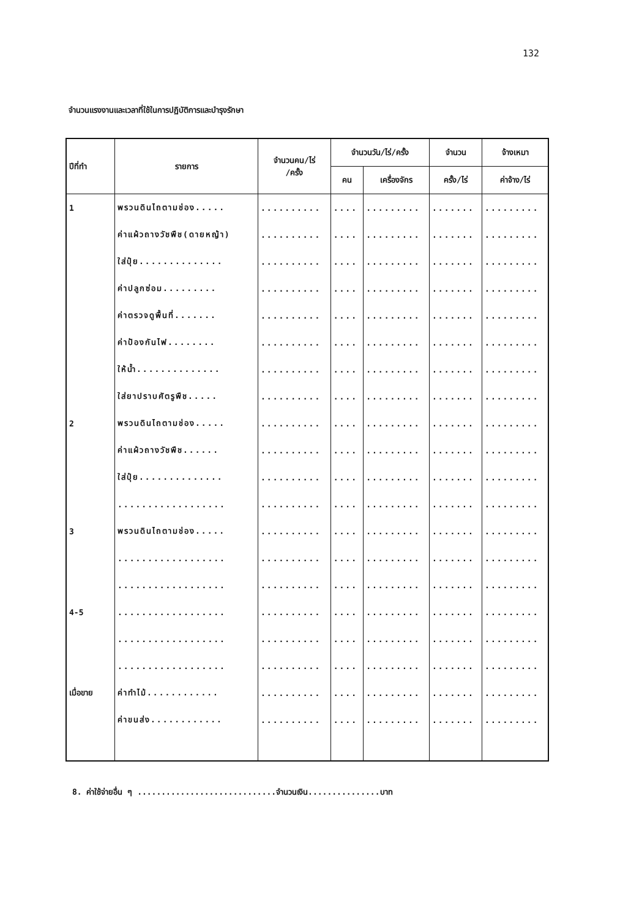132
จำนวนแรงงานและเวลาที่ใช้ในการปฏิบัติการและบำรุงรักษา
| ปีที่ทำ | รายการ | จำนวนคน/ไร่ /ครั้ง | จำนวนวัน/ไร่/ครั้ง | | จำนวน | จ้างเหมา |
| --- | --- | --- | --- | --- | --- | --- |
| | | | คน | เครื่องจักร | ครั้ง/ไร่ | ค่าจ้าง/ไร่ |
| 1 | พรวนดินไถตามช่อง..... | .......... | .... | ......... | ....... | ......... |
| | ค่าแผ้วถางวัชพืช(ดายหญ้า) | .......... | .... | ......... | ....... | ......... |
| | ใส่ปุ๋ย.............. | .......... | .... | ......... | ....... | ......... |
| | ค่าปลูกซ่อม......... | .......... | .... | ......... | ....... | ......... |
| | ค่าตรวจดูพื้นที่....... | .......... | .... | ......... | ....... | ......... |
| | ค่าป้องกันไฟ........ | .......... | .... | ......... | ....... | ......... |
| | ให้น้ำ.............. | .......... | .... | ......... | ....... | ......... |
| | ใส่ยาปราบศัตรูพืช..... | .......... | .... | ......... | ....... | ......... |
| 2 | พรวนดินไถตามช่อง..... | .......... | .... | ......... | ....... | ......... |
| | ค่าแผ้วถางวัชพืช...... | .......... | .... | ......... | ....... | ......... |
| | ใส่ปุ๋ย.............. | .......... | .... | ......... | ....... | ......... |
| | .................. | .......... | .... | ......... | ....... | ......... |
| 3 | พรวนดินไถตามช่อง..... | .......... | .... | ......... | ....... | ......... |
| | .................. | .......... | .... | ......... | ....... | ......... |
| | .................. | .......... | .... | ......... | ....... | ......... |
| 4-5 | .................. | .......... | .... | ......... | ....... | ......... |
| | .................. | .......... | .... | ......... | ....... | ......... |
| | .................. | .......... | .... | ......... | ....... | ......... |
| เมื่อขาย | ค่าทำไม้............ | .......... | .... | ......... | ....... | ......... |
| | ค่าขนส่ง............ | .......... | .... | ......... | ....... | ......... |
8. ค่าใช้จ่ายอื่น ๆ .............................จำนวนเงิน...............บาท